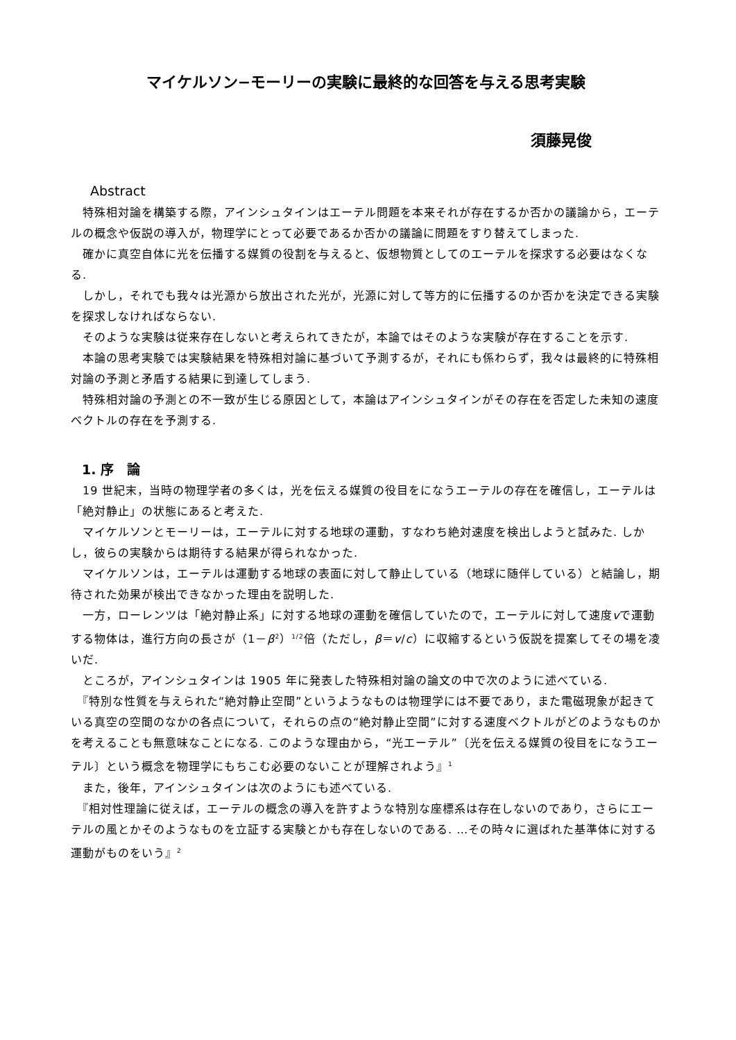マイケルソン−モーリーの実験に最終的な回答を与える思考実験
須藤晃俊
Abstract
　特殊相対論を構築する際，アインシュタインはエーテル問題を本来それが存在するか否かの議論から，エーテルの概念や仮説の導入が，物理学にとって必要であるか否かの議論に問題をすり替えてしまった.
　確かに真空自体に光を伝播する媒質の役割を与えると、仮想物質としてのエーテルを探求する必要はなくなる.
　しかし，それでも我々は光源から放出された光が，光源に対して等方的に伝播するのか否かを決定できる実験を探求しなければならない.
　そのような実験は従来存在しないと考えられてきたが，本論ではそのような実験が存在することを示す.
　本論の思考実験では実験結果を特殊相対論に基づいて予測するが，それにも係わらず，我々は最終的に特殊相対論の予測と矛盾する結果に到達してしまう.
　特殊相対論の予測との不一致が生じる原因として，本論はアインシュタインがその存在を否定した未知の速度ベクトルの存在を予測する.
1. 序　論
　19 世紀末，当時の物理学者の多くは，光を伝える媒質の役目をになうエーテルの存在を確信し，エーテルは「絶対静止」の状態にあると考えた.
　マイケルソンとモーリーは，エーテルに対する地球の運動，すなわち絶対速度を検出しようと試みた. しかし，彼らの実験からは期待する結果が得られなかった.
　マイケルソンは，エーテルは運動する地球の表面に対して静止している（地球に随伴している）と結論し，期待された効果が検出できなかった理由を説明した.
　一方，ローレンツは「絶対静止系」に対する地球の運動を確信していたので，エーテルに対して速度vで運動する物体は，進行方向の長さが（1－β<sup>2</sup>）<sup>1/2</sup>倍（ただし，β＝v/c）に収縮するという仮説を提案してその場を凌いだ.
　ところが，アインシュタインは 1905 年に発表した特殊相対論の論文の中で次のように述べている.
　『特別な性質を与えられた“絶対静止空間”というようなものは物理学には不要であり，また電磁現象が起きている真空の空間のなかの各点について，それらの点の“絶対静止空間”に対する速度ベクトルがどのようなものかを考えることも無意味なことになる. このような理由から，“光エーテル”〔光を伝える媒質の役目をになうエーテル〕という概念を物理学にもちこむ必要のないことが理解されよう』<sup>1</sup>
　また，後年，アインシュタインは次のようにも述べている.
　『相対性理論に従えば，エーテルの概念の導入を許すような特別な座標系は存在しないのであり，さらにエーテルの風とかそのようなものを立証する実験とかも存在しないのである. …その時々に選ばれた基準体に対する運動がものをいう』<sup>2</sup>